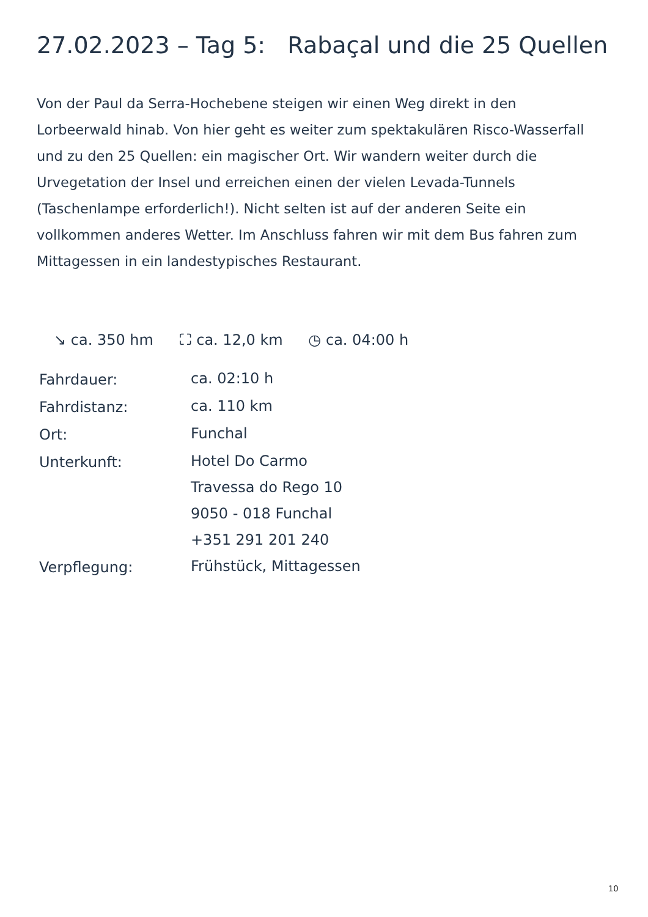27.02.2023 – Tag 5: Rabaçal und die 25 Quellen
Von der Paul da Serra-Hochebene steigen wir einen Weg direkt in den Lorbeerwald hinab. Von hier geht es weiter zum spektakulären Risco-Wasserfall und zu den 25 Quellen: ein magischer Ort. Wir wandern weiter durch die Urvegetation der Insel und erreichen einen der vielen Levada-Tunnels (Taschenlampe erforderlich!). Nicht selten ist auf der anderen Seite ein vollkommen anderes Wetter. Im Anschluss fahren wir mit dem Bus fahren zum Mittagessen in ein landestypisches Restaurant.
↘ ca. 350 hm ⛶ ca. 12,0 km ◷ ca. 04:00 h
| Fahrdauer: | ca. 02:10 h |
| Fahrdistanz: | ca. 110 km |
| Ort: | Funchal |
| Unterkunft: | Hotel Do Carmo Travessa do Rego 10 9050 - 018 Funchal +351 291 201 240 |
| Verpflegung: | Frühstück, Mittagessen |
10